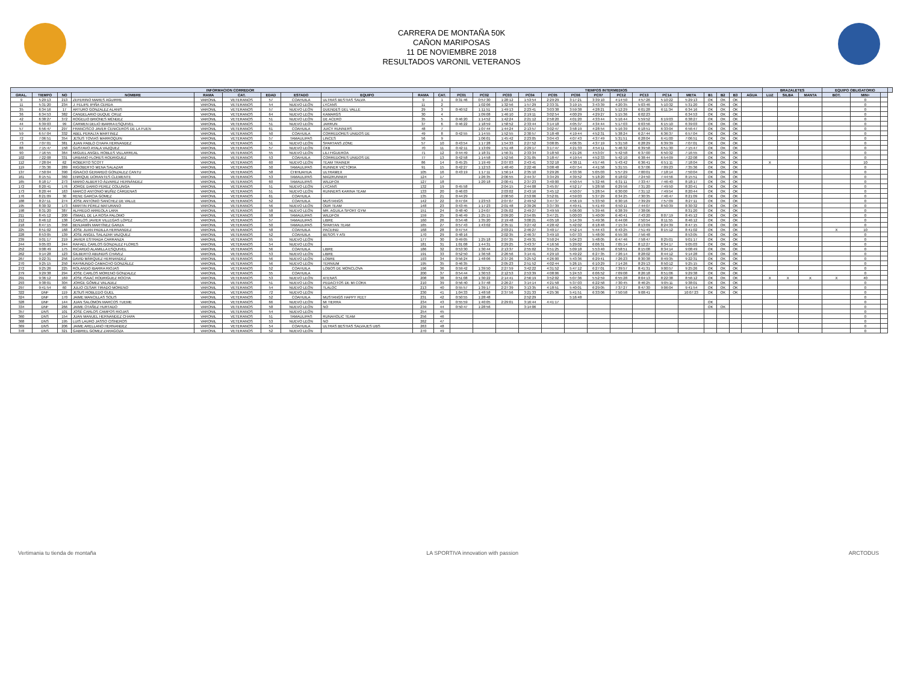CARRERA DE MONTAÑA 50K
CAÑON MARIPOSAS
11 DE NOVIEMBRE 2018
RESULTADOS VARONIL VETERANOS
| INFORMACION CORREDOR | | | | | | | | | | | TIEMPOS INTERMEDIOS | | | | | | | | | | | | | | | BRAZALETES | | | EQUIPO OBLIGATORIO | | | |
| --- | --- | --- | --- | --- | --- | --- | --- | --- | --- | --- | --- | --- | --- | --- | --- | --- | --- | --- | --- | --- | --- | --- | --- | --- | --- | --- | --- | --- | --- | --- | --- | --- |
| GRAL. | TIEMPO | NO | NOMBRE | RAMA | CAT. | EDAD | ESTADO | EQUIPO | RAMA | CAT. | PC01 | PC02 | PC03 | PC04 | PC05 | PC06 | PC07 | PC12 | PC13 | PC14 | META | B1 | B2 | B3 | AGUA | LUZ | SILBA | MANTA | BOT. | MIN+ | | |
| 9 | 5:29:13 | 213 | ZEFERINO MARES AGUIRRE | VARONIL | VETERANOS | 57 | COAHUILA | ULTRAS BESTIAS SALVA | 9 | 1 | 0:31:46 | 0:57:30 | 1:28:12 | 1:53:54 | 2:29:29 | 3:17:21 | 3:39:10 | 4:14:50 | 4:57:26 | 5:10:22 | 5:29:13 | OK | OK | OK | | | | | | 0 | | |
| 11 | 5:31:20 | 234 | J. FELIPE IPIÑA CERDA | VARONIL | VETERANOS | 54 | NUEVO LEÓN | LYCANS | 11 | 2 | | 1:02:06 | 1:32:56 | 1:57:29 | 2:33:31 | 3:19:15 | 3:43:39 | 4:20:35 | 5:03:46 | 5:10:32 | 5:31:20 | OK | OK | OK | | | | | | 0 | | |
| 35 | 6:34:16 | 17 | ARTURO GONZALEZ ALANIS | VARONIL | VETERANOS | 57 | NUEVO LEÓN | DUENDES DEL VALLE | 29 | 3 | 0:40:52 | 1:11:51 | 1:49:13 | 2:23:41 | 3:03:38 | 3:59:38 | 4:28:21 | 5:12:29 | 6:01:28 | 6:11:34 | 6:34:16 | OK | OK | OK | | | | | | 0 | | |
| 36 | 6:34:53 | 382 | CANDELARIO DUQUE CRUZ | VARONIL | VETERANOS | 64 | NUEVO LEÓN | KAMARGS | 30 | 4 | | 1:09:08 | 1:46:10 | 2:19:11 | 3:02:54 | 4:00:29 | 4:29:27 | 5:15:36 | 6:02:23 | | 6:34:53 | OK | OK | OK | | | | | | 0 | | |
| 42 | 6:38:27 | 372 | ROGELIO BRIONES MÉNDEZ | VARONIL | VETERANOS | 51 | NUEVO LEÓN | DE ACERO | 35 | 5 | 0:46:20 | 1:14:52 | 1:42:24 | 2:21:12 | 2:58:20 | 4:01:20 | 4:33:44 | 5:16:44 | 5:59:52 | 6:19:03 | 6:38:27 | OK | OK | OK | | | | | | 0 | | |
| 44 | 6:39:03 | 99 | CARMEN DELIO IBARRA ESQUIVEL | VARONIL | VETERANOS | 51 | NUEVO LEÓN | JARRUN | 37 | 6 | 0:46:22 | 1:18:59 | 1:58:52 | 2:33:44 | 3:14:18 | 4:05:37 | 4:34:44 | 5:17:03 | 6:03:56 | 6:15:10 | 6:39:03 | OK | OK | OK | | | | | | 0 | | |
| 57 | 6:56:47 | 297 | FRANCISCO JAVER CENICEROS DE LA FUEN | VARONIL | VETERANOS | 61 | COAHUILA | JUICY RUNNERS | 48 | 7 | | 1:07:44 | 1:44:24 | 2:13:57 | 3:02:47 | 3:58:19 | 4:28:54 | 5:16:39 | 6:18:51 | 6:33:04 | 6:56:47 | OK | OK | OK | | | | | | 0 | | |
| 59 | 6:57:04 | 332 | ABEL PERALTA MARTINEZ | VARONIL | VETERANOS | 50 | COAHUILA | CORREDORES UNIDOS DE | 49 | 8 | 0:42:55 | 1:14:55 | 1:52:55 | 2:30:57 | 3:18:48 | 4:19:44 | 4:52:31 | 5:38:24 | 6:27:44 | 6:36:37 | 6:57:04 | OK | OK | OK | | | | | | 0 | | |
| 72 | 7:06:51 | 354 | JESUS TOVIAS MARROQUIN | VARONIL | VETERANOS | 57 | TAMAULIPAS | LINCES | 56 | 9 | | 1:06:01 | 1:45:42 | 2:23:05 | 3:04:43 | 4:07:43 | 4:37:49 | 5:31:51 | 6:28:04 | 6:41:00 | 7:06:51 | OK | OK | OK | | | | | | 0 | | |
| 73 | 7:07:01 | 381 | JUAN PABLO CHAPA HERNANDEZ | VARONIL | VETERANOS | 51 | NUEVO LEÓN | SPARTANS ZONE | 57 | 10 | 0:43:54 | 1:17:28 | 1:54:33 | 2:27:52 | 3:08:05 | 4:06:35 | 4:37:19 | 5:31:58 | 6:28:29 | 6:39:39 | 7:07:01 | OK | OK | OK | | | | | | 0 | | |
| 88 | 7:15:47 | 158 | GUSTAVO AYALA VAZQUEZ | VARONIL | VETERANOS | 57 | NUEVO LEÓN | CKB | 70 | 11 | 0:42:11 | 1:13:09 | 1:51:48 | 2:29:17 | 3:17:47 | 4:21:33 | 4:54:11 | 5:46:32 | 6:39:58 | 6:51:30 | 7:15:47 | OK | OK | OK | | | | | | 0 | | |
| 90 | 7:16:55 | 364 | MIGUEL ANGEL ROBLES VILLARREAL | VARONIL | VETERANOS | 55 | NUEVO LEÓN | LILI FIGUEROA | 71 | 12 | 0:44:49 | 1:18:31 | 1:56:31 | 2:33:34 | 3:18:50 | 4:21:26 | 4:53:07 | 5:42:58 | 6:37:00 | 6:50:32 | 7:16:55 | OK | OK | OK | | | | | | 0 | | |
| 102 | 7:22:08 | 331 | URBANO FLORES RODRIGUEZ | VARONIL | VETERANOS | 53 | COAHUILA | CORREDORES UNIDOS DE | 77 | 13 | 0:42:58 | 1:14:58 | 1:52:56 | 2:31:05 | 3:18:47 | 4:19:54 | 4:52:33 | 5:42:10 | 6:38:44 | 6:54:09 | 7:22:08 | OK | OK | OK | | | | | | 0 | | |
| 112 | 7:28:04 | 62 | ROBERTO SCOTT | VARONIL | VETERANOS | 60 | NUEVO LEÓN | TEAM TRAINER | 86 | 14 | 0:45:25 | 1:19:49 | 2:07:03 | 2:43:41 | 3:32:18 | 4:30:11 | 4:57:46 | 5:43:42 | 6:36:41 | 6:51:11 | 7:18:04 | OK | OK | OK | | X | | | | 10 | | |
| 119 | 7:35:36 | 289 | RIGOBERTO MENA SALAZAR | VARONIL | VETERANOS | 50 | TAMAULIPAS | RUNNER VICTORIA | 91 | 15 | 0:42:27 | 1:12:53 | 1:48:40 | 2:22:46 | 3:08:48 | 4:07:54 | 4:41:58 | 5:31:55 | 6:37:06 | 7:09:23 | 7:35:36 | OK | OK | OK | | | | | | 0 | | |
| 137 | 7:50:04 | 390 | IGNACIO GERARDO GONZALEZ CANTU | VARONIL | VETERANOS | 58 | CHIHUAHUA | ULTRAMEX | 105 | 16 | 0:43:19 | 1:17:11 | 1:56:14 | 2:35:10 | 3:29:26 | 4:33:36 | 5:05:03 | 5:57:29 | 7:00:01 | 7:18:14 | 7:50:04 | OK | OK | OK | | | | | | 0 | | |
| 161 | 8:15:51 | 360 | ENRIQUE DORANTES CLEMENTE | VARONIL | VETERANOS | 53 | TAMAULIPAS | MAÍZRUNNER | 124 | 17 | | 1:26:35 | 2:06:55 | 2:44:37 | 3:34:29 | 4:39:52 | 5:18:20 | 6:18:02 | 7:24:50 | 7:44:56 | 8:15:51 | OK | OK | OK | | | | | | 0 | | |
| 165 | 8:18:17 | 273 | MARIO ALBERTO ÁLVAREZ HERNÁNDEZ | VARONIL | VETERANOS | 60 | TAMAULIPAS | WILDFOX | 127 | 18 | | 1:20:18 | 2:00:41 | 2:37:23 | 3:40:00 | 4:50:54 | 5:32:46 | 6:31:11 | 7:33:47 | 7:46:40 | 8:18:17 | OK | OK | OK | | | | | | 0 | | |
| 172 | 8:20:41 | 176 | JORGE DARIO PEREZ COLUNGA | VARONIL | VETERANOS | 51 | NUEVO LEÓN | LYCANS | 132 | 19 | 0:45:58 | | 2:04:15 | 2:44:08 | 3:45:07 | 4:52:17 | 5:28:58 | 6:29:56 | 7:31:20 | 7:49:50 | 8:20:41 | OK | OK | OK | | | | | | 0 | | |
| 173 | 8:20:44 | 163 | MARCO ANTONIO MUÑIZ CÁRDENAS | VARONIL | VETERANOS | 51 | NUEVO LEÓN | RUNNERS KARINA TEAM | 133 | 20 | 0:46:03 | | 2:03:02 | 2:43:16 | 3:45:12 | 4:50:07 | 5:28:54 | 6:30:00 | 7:31:12 | 7:49:54 | 8:20:44 | OK | OK | OK | | | | | | 0 | | |
| 176 | 8:21:09 | 30 | RENE GARCIA GOMEZ | VARONIL | VETERANOS | 61 | COAHUILA | | 135 | 21 | 0:44:29 | | 2:08:50 | 2:53:06 | 3:52:01 | 4:59:03 | 5:37:29 | 6:34:25 | 7:30:35 | 7:46:47 | 8:21:09 | OK | OK | OK | | | | | | 0 | | |
| 188 | 8:27:11 | 274 | JOSE ANTONIO SANCHEZ DE VALLE | VARONIL | VETERANOS | 52 | COAHUILA | MUSTANGS | 142 | 22 | 0:47:04 | 1:23:53 | 2:07:07 | 2:49:52 | 3:47:37 | 4:56:19 | 5:33:50 | 6:30:16 | 7:39:29 | 7:57:09 | 8:27:11 | OK | OK | OK | | | | | | 0 | | |
| 195 | 8:30:32 | 173 | MARTIN PÉREZ MATURANO | VARONIL | VETERANOS | 56 | NUEVO LEÓN | ODR TEAM | 148 | 23 | 0:43:45 | 1:17:23 | 2:01:48 | 2:39:26 | 3:37:39 | 4:49:41 | 5:41:49 | 6:50:11 | 7:44:07 | 8:50:39 | 8:30:32 | OK | OK | OK | | | | | | 0 | | |
| 198 | 8:31:20 | 387 | ALFREDO ARREOLA LARA | VARONIL | VETERANOS | 58 | NUEVO LEÓN | MR. AGUILA SPORT GYM | 151 | 24 | 0:48:40 | 1:24:07 | 2:05:02 | 2:49:27 | 3:49:59 | 5:06:00 | 5:39:46 | 6:38:39 | 7:38:06 | | 8:31:20 | OK | OK | OK | | | | | | 0 | | |
| 211 | 8:45:12 | 200 | ISMAEL DE LA ROSA PALOMO | VARONIL | VETERANOS | 58 | TAMAULIPAS | WILDFOX | 159 | 25 | 0:46:49 | 1:25:15 | 2:09:20 | 2:54:05 | 3:47:21 | 5:00:03 | 5:40:09 | 6:40:41 | 7:43:20 | 8:07:19 | 8:45:12 | OK | OK | OK | | | | | | 0 | | |
| 212 | 8:46:12 | 138 | CARLOS JAVIER VILLEGAS LOPEZ | VARONIL | VETERANOS | 57 | TAMAULIPAS | LIBRE | 160 | 26 | 0:54:48 | 1:35:20 | 2:19:48 | 3:00:21 | 4:05:18 | 5:14:39 | 5:49:36 | 6:44:08 | 7:50:54 | 8:11:55 | 8:46:12 | OK | OK | OK | | | | | | 0 | | |
| 218 | 8:47:15 | 358 | BENJAMÍN MARTÍNEZ GARZA | VARONIL | VETERANOS | 50 | TAMAULIPAS | SPARTAN TEAM | 165 | 27 | 0:57:43 | 1:43:02 | 2:35:11 | 3:27:42 | 4:28:42 | 5:42:02 | 6:18:48 | 7:15:34 | 8:13:09 | 8:24:39 | 8:47:15 | OK | OK | OK | | | | | | 0 | | |
| 225 | 8:51:02 | 168 | JOSE JUAN PADILLA HERNANDEZ | VARONIL | VETERANOS | 58 | COAHUILA | PACEIND | 168 | 28 | 0:47:54 | | 2:03:21 | 2:46:27 | 3:40:17 | 4:52:14 | 5:44:43 | 6:43:25 | 7:51:49 | 8:15:12 | 8:41:02 | OK | OK | OK | | | | | X | 10 | | |
| 228 | 8:53:05 | 139 | JOSE ANGEL SALAZAR VAZQUEZ | VARONIL | VETERANOS | 52 | COAHUILA | BESOS Y ASI | 170 | 29 | 0:48:16 | | 2:02:35 | 2:46:37 | 3:49:10 | 5:07:33 | 5:48:09 | 6:55:38 | 7:56:48 | | 8:53:05 | OK | OK | OK | | | | | | 0 | | |
| 239 | 9:01:17 | 219 | JAVIER ESTRADA CARRANZA | VARONIL | VETERANOS | 55 | NUEVO LEÓN | | 177 | 30 | 0:49:05 | 1:25:18 | 2:07:35 | 2:49:31 | 3:50:24 | 5:04:23 | 5:48:05 | 6:47:46 | 7:58:47 | 8:25:01 | 9:01:17 | OK | OK | OK | | | | | | 0 | | |
| 244 | 9:05:03 | 244 | RAFAEL CARLOS GONZALEZ FLORES | VARONIL | VETERANOS | 54 | NUEVO LEÓN | | 181 | 31 | 1:01:08 | 1:44:31 | 2:29:25 | 3:43:37 | 4:16:56 | 5:29:02 | 6:06:31 | 7:05:14 | 8:12:27 | 8:34:17 | 9:05:03 | OK | OK | OK | | | | | | 0 | | |
| 252 | 9:08:49 | 175 | RICARDO ALAMILLA ESQUIVEL | VARONIL | VETERANOS | 56 | COAHUILA | LIBRE | 186 | 32 | 0:53:30 | 1:30:44 | 2:13:37 | 2:55:02 | 3:51:25 | 5:09:18 | 5:53:40 | 6:58:51 | 8:15:08 | 8:34:14 | 9:08:49 | OK | OK | OK | | | | | | 0 | | |
| 262 | 9:14:28 | 123 | GILBERTO ABUNDIS CHAVEZ | VARONIL | VETERANOS | 53 | NUEVO LEÓN | LIBRE | 191 | 33 | 0:52:50 | 1:36:58 | 2:26:56 | 3:14:41 | 4:29:10 | 5:49:22 | 6:27:35 | 7:26:14 | 8:28:02 | 8:44:12 | 9:14:28 | OK | OK | OK | | | | | | 0 | | |
| 267 | 9:22:31 | 256 | DAVID MÁRQUEZ HERNANDEZ | VARONIL | VETERANOS | 56 | NUEVO LEÓN | LOBRE | 193 | 34 | 0:56:24 | 1:48:06 | 2:37:26 | 3:25:52 | 4:26:00 | 5:43:36 | 6:29:41 | 7:26:23 | 8:30:38 | 8:49:35 | 9:22:31 | OK | OK | OK | | | | | | 0 | | |
| 270 | 9:25:15 | 250 | RAYMUNDO CAMACHO GONZÁLEZ | VARONIL | VETERANOS | 56 | NUEVO LEÓN | TERNIUM | 195 | 35 | 0:46:35 | | 2:05:23 | 2:51:52 | 4:02:44 | 5:26:15 | 6:10:29 | 7:14:26 | 8:29:13 | 8:50:12 | 9:25:15 | OK | OK | OK | | | | | | 0 | | |
| 272 | 9:25:26 | 225 | ROLANDO IBARRA RIOJAS | VARONIL | VETERANOS | 52 | COAHUILA | LOBOS DE MONCLOVA | 196 | 36 | 0:59:42 | 1:39:50 | 2:27:59 | 3:42:22 | 4:31:52 | 5:47:12 | 6:27:01 | 7:39:57 | 8:41:31 | 9:00:57 | 9:25:26 | OK | OK | OK | | | | | | 0 | | |
| 279 | 9:29:38 | 294 | JOSE CARLOS MORENO GONZALEZ | VARONIL | VETERANOS | 55 | COAHUILA | | 200 | 37 | 0:54:44 | 1:30:53 | 2:12:53 | 2:53:39 | 4:08:06 | 5:24:53 | 6:06:52 | 7:09:08 | 8:26:18 | 8:51:06 | 9:29:38 | OK | OK | OK | | | | | | 0 | | |
| 291 | 9:36:12 | 169 | JOSE ISAAC RODRIGUEZ ROCHA | VARONIL | VETERANOS | 53 | NUEVO LEÓN | ATENAS | 208 | 38 | 0:51:08 | 1:30:22 | 2:14:41 | 2:56:19 | 3:52:02 | 5:07:36 | 5:52:59 | 6:55:28 | 8:04:13 | 8:22:38 | 8:56:12 | OK | OK | OK | | X | X | X | X | 40 | | |
| 293 | 9:38:01 | 304 | JORGE GÓMEZ VALADEZ | VARONIL | VETERANOS | 51 | NUEVO LEÓN | PEDACITOS DE MI CORA | 210 | 39 | 0:56:40 | 1:37:48 | 2:26:27 | 3:14:14 | 4:21:58 | 5:37:03 | 6:22:58 | 7:30:45 | 8:46:25 | 9:05:11 | 9:38:01 | OK | OK | OK | | | | | | 0 | | |
| 297 | 9:41:54 | 60 | JULIO CESAR TIRADO MORENO | VARONIL | VETERANOS | 54 | NUEVO LEÓN | TLALOC | 213 | 40 | 0:55:57 | 1:39:17 | 2:27:39 | 3:13:35 | 4:18:51 | 5:40:01 | 6:29:05 | 7:37:27 | 8:47:30 | 9:06:04 | 9:41:54 | OK | OK | OK | | | | | | 0 | | |
| 322 | DNF | 119 | JESUS ROBLEDO GUEL | VARONIL | VETERANOS | 72 | NUEVO LEÓN | | 230 | 41 | 1:04:33 | 1:48:58 | 2:37:56 | 3:21:33 | 4:25:36 | 5:41:51 | 6:33:06 | 7:50:58 | 9:08:41 | | 10:07:23 | OK | OK | OK | | | | | | 0 | | |
| 324 | DNF | 170 | JAIME MANCILLAS SOLIS | VARONIL | VETERANOS | 52 | COAHUILA | MUSTANGS HAPPY FEET | 231 | 42 | 0:50:55 | 1:28:48 | | 2:52:29 | | 5:16:48 | | | | | | | | | | | | | | 0 | | |
| 328 | DNF | 144 | JUAN SALOMON MARCOS TUEME | VARONIL | VETERANOS | 66 | NUEVO LEÓN | MI TIERRA | 234 | 43 | 0:55:59 | 1:40:05 | 2:29:01 | 3:16:44 | 4:41:17 | | | | | | | OK | | | | | | | | 0 | | |
| 334 | DNF | 266 | JAIME OTAÑEZ HURTADO | VARONIL | VETERANOS | 58 | NUEVO LEÓN | NO | 239 | 44 | 0:50:47 | 1:28:56 | | 3:14:06 | | | | | | | | OK | OK | | | | | | | 0 | | |
| 357 | DNS | 101 | JOSÉ CARLOS CAMPOS RIOJAS | VARONIL | VETERANOS | 54 | NUEVO LEÓN | | 254 | 45 | | | | | | | | | | | | | | | | | | | | 0 | | |
| 360 | DNS | 154 | JUAN MANUEL HERNANDEZ CHAPA | VARONIL | VETERANOS | 51 | TAMAULIPAS | RUNAHOLIC TEAM | 256 | 46 | | | | | | | | | | | | | | | | | | | | 0 | | |
| 368 | DNS | 195 | LUIS LAURO JASSO CISNEROS | VARONIL | VETERANOS | 53 | NUEVO LEÓN | NO | 262 | 47 | | | | | | | | | | | | | | | | | | | | 0 | | |
| 369 | DNS | 206 | JAIME ARELLANO HERNANDEZ | VARONIL | VETERANOS | 54 | COAHUILA | ULTRAS BESTIAS SALVAJES UBS | 263 | 48 | | | | | | | | | | | | | | | | | | | | 0 | | |
| 378 | DNS | 321 | GABRIEL GOMEZ ZARAGOZA | VARONIL | VETERANOS | 52 | NUEVO LEÓN | | 270 | 49 | | | | | | | | | | | | | | | | | | | | 0 | | |
Vertimania tu tienda de montaña LA SPORTIVA innovation with passion ARCTODUS